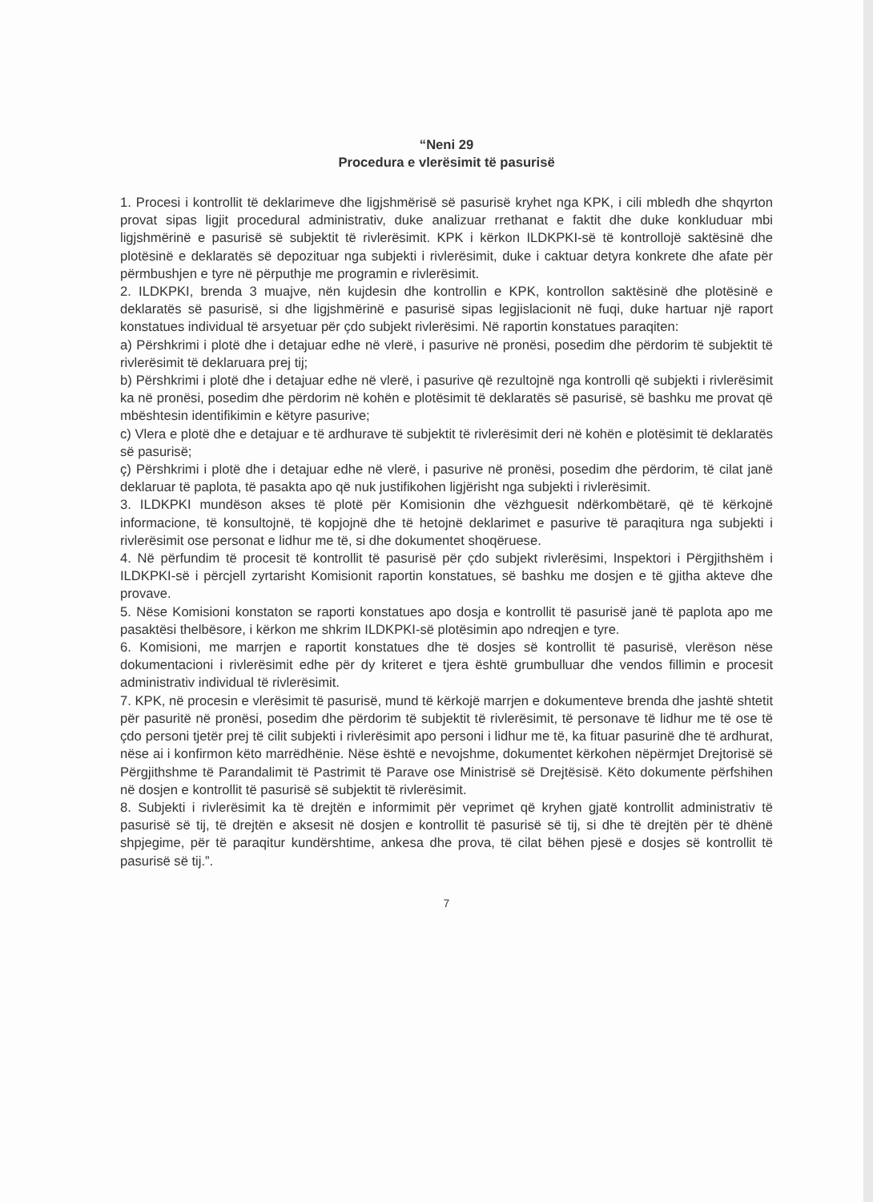“Neni 29
Procedura e vlerësimit të pasurisë
1. Procesi i kontrollit të deklarimeve dhe ligjshmërisë së pasurisë kryhet nga KPK, i cili mbledh dhe shqyrton provat sipas ligjit procedural administrativ, duke analizuar rrethanat e faktit dhe duke konkluduar mbi ligjshmërinë e pasurisë së subjektit të rivlerësimit. KPK i kërkon ILDKPKI-së të kontrollojë saktësinë dhe plotësinë e deklaratës së depozituar nga subjekti i rivlerësimit, duke i caktuar detyra konkrete dhe afate për përmbushjen e tyre në përputhje me programin e rivlerësimit.
2. ILDKPKI, brenda 3 muajve, nën kujdesin dhe kontrollin e KPK, kontrollon saktësinë dhe plotësinë e deklaratës së pasurisë, si dhe ligjshmërinë e pasurisë sipas legjislacionit në fuqi, duke hartuar një raport konstatues individual të arsyetuar për çdo subjekt rivlerësimi. Në raportin konstatues paraqiten:
a) Përshkrimi i plotë dhe i detajuar edhe në vlerë, i pasurive në pronësi, posedim dhe përdorim të subjektit të rivlerësimit të deklaruara prej tij;
b) Përshkrimi i plotë dhe i detajuar edhe në vlerë, i pasurive që rezultojnë nga kontrolli që subjekti i rivlerësimit ka në pronësi, posedim dhe përdorim në kohën e plotësimit të deklaratës së pasurisë, së bashku me provat që mbështesin identifikimin e këtyre pasurive;
c) Vlera e plotë dhe e detajuar e të ardhurave të subjektit të rivlerësimit deri në kohën e plotësimit të deklaratës së pasurisë;
ç) Përshkrimi i plotë dhe i detajuar edhe në vlerë, i pasurive në pronësi, posedim dhe përdorim, të cilat janë deklaruar të paplota, të pasakta apo që nuk justifikohen ligjërisht nga subjekti i rivlerësimit.
3. ILDKPKI mundëson akses të plotë për Komisionin dhe vëzhguesit ndërkombëtarë, që të kërkojnë informacione, të konsultojnë, të kopjojnë dhe të hetojnë deklarimet e pasurive të paraqitura nga subjekti i rivlerësimit ose personat e lidhur me të, si dhe dokumentet shoqëruese.
4. Në përfundim të procesit të kontrollit të pasurisë për çdo subjekt rivlerësimi, Inspektori i Përgjithshëm i ILDKPKI-së i përcjell zyrtarisht Komisionit raportin konstatues, së bashku me dosjen e të gjitha akteve dhe provave.
5. Nëse Komisioni konstaton se raporti konstatues apo dosja e kontrollit të pasurisë janë të paplota apo me pasaktësi thelbësore, i kërkon me shkrim ILDKPKI-së plotësimin apo ndreqjen e tyre.
6. Komisioni, me marrjen e raportit konstatues dhe të dosjes së kontrollit të pasurisë, vlerëson nëse dokumentacioni i rivlerësimit edhe për dy kriteret e tjera është grumbulluar dhe vendos fillimin e procesit administrativ individual të rivlerësimit.
7. KPK, në procesin e vlerësimit të pasurisë, mund të kërkojë marrjen e dokumenteve brenda dhe jashtë shtetit për pasuritë në pronësi, posedim dhe përdorim të subjektit të rivlerësimit, të personave të lidhur me të ose të çdo personi tjetër prej të cilit subjekti i rivlerësimit apo personi i lidhur me të, ka fituar pasurinë dhe të ardhurat, nëse ai i konfirmon këto marrëdhënie. Nëse është e nevojshme, dokumentet kërkohen nëpërmjet Drejtorisë së Përgjithshme të Parandalimit të Pastrimit të Parave ose Ministrisë së Drejtësisë. Këto dokumente përfshihen në dosjen e kontrollit të pasurisë së subjektit të rivlerësimit.
8. Subjekti i rivlerësimit ka të drejtën e informimit për veprimet që kryhen gjatë kontrollit administrativ të pasurisë së tij, të drejtën e aksesit në dosjen e kontrollit të pasurisë së tij, si dhe të drejtën për të dhënë shpjegime, për të paraqitur kundërshtime, ankesa dhe prova, të cilat bëhen pjesë e dosjes së kontrollit të pasurisë së tij.”.
7